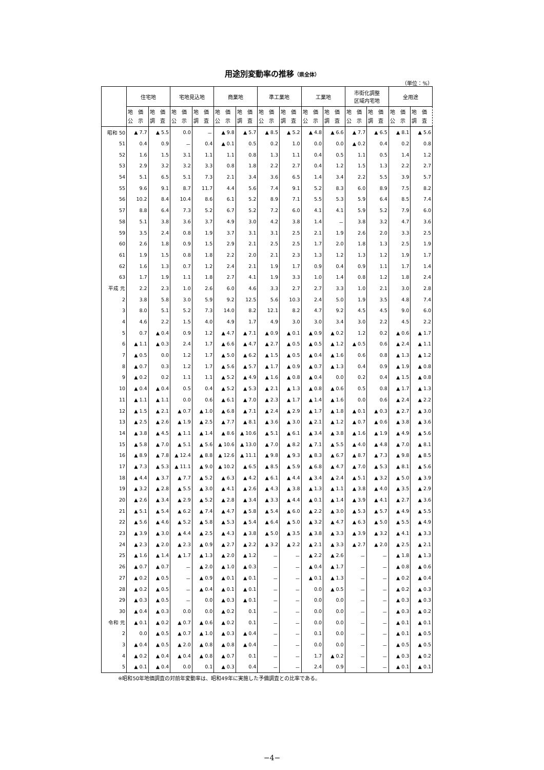用途別変動率の推移（県全体）
（単位：%）
| | 住宅地 | | 宅地見込地 | | 商業地 | | 準工業地 | | 工業地 | | 市街化調整 区域内宅地 | | 全用途 | |
| --- | --- | --- | --- | --- | --- | --- | --- | --- | --- | --- | --- | --- | --- | --- |
| | 地 価 公 示 | 地 価 調 査 | 地 価 公 示 | 地 価 調 査 | 地 価 公 示 | 地 価 調 査 | 地 価 公 示 | 地 価 調 査 | 地 価 公 示 | 地 価 調 査 | 地 価 公 示 | 地 価 調 査 | 地 価 公 示 | 地 価 調 査 |
| 昭和 50 | ▲ 7.7 | ▲ 5.5 | 0.0 | － | ▲ 9.8 | ▲ 5.7 | ▲ 8.5 | ▲ 5.2 | ▲ 4.8 | ▲ 6.6 | ▲ 7.7 | ▲ 6.5 | ▲ 8.1 | ▲ 5.6 |
| 51 | 0.4 | 0.9 | － | 0.4 | ▲ 0.1 | 0.5 | 0.2 | 1.0 | 0.0 | 0.0 | ▲ 0.2 | 0.4 | 0.2 | 0.8 |
| 52 | 1.6 | 1.5 | 3.1 | 1.1 | 1.1 | 0.8 | 1.3 | 1.1 | 0.4 | 0.5 | 1.1 | 0.5 | 1.4 | 1.2 |
| 53 | 2.9 | 3.2 | 3.2 | 3.3 | 0.8 | 1.8 | 2.2 | 2.7 | 0.4 | 1.2 | 1.5 | 1.3 | 2.2 | 2.7 |
| 54 | 5.1 | 6.5 | 5.1 | 7.3 | 2.1 | 3.4 | 3.6 | 6.5 | 1.4 | 3.4 | 2.2 | 5.5 | 3.9 | 5.7 |
| 55 | 9.6 | 9.1 | 8.7 | 11.7 | 4.4 | 5.6 | 7.4 | 9.1 | 5.2 | 8.3 | 6.0 | 8.9 | 7.5 | 8.2 |
| 56 | 10.2 | 8.4 | 10.4 | 8.6 | 6.1 | 5.2 | 8.9 | 7.1 | 5.5 | 5.3 | 5.9 | 6.4 | 8.5 | 7.4 |
| 57 | 8.8 | 6.4 | 7.3 | 5.2 | 6.7 | 5.2 | 7.2 | 6.0 | 4.1 | 4.1 | 5.9 | 5.2 | 7.9 | 6.0 |
| 58 | 5.1 | 3.8 | 3.6 | 3.7 | 4.9 | 3.0 | 4.2 | 3.8 | 1.4 | － | 3.8 | 3.2 | 4.7 | 3.6 |
| 59 | 3.5 | 2.4 | 0.8 | 1.9 | 3.7 | 3.1 | 3.1 | 2.5 | 2.1 | 1.9 | 2.6 | 2.0 | 3.3 | 2.5 |
| 60 | 2.6 | 1.8 | 0.9 | 1.5 | 2.9 | 2.1 | 2.5 | 2.5 | 1.7 | 2.0 | 1.8 | 1.3 | 2.5 | 1.9 |
| 61 | 1.9 | 1.5 | 0.8 | 1.8 | 2.2 | 2.0 | 2.1 | 2.3 | 1.3 | 1.2 | 1.3 | 1.2 | 1.9 | 1.7 |
| 62 | 1.6 | 1.3 | 0.7 | 1.2 | 2.4 | 2.1 | 1.9 | 1.7 | 0.9 | 0.4 | 0.9 | 1.1 | 1.7 | 1.4 |
| 63 | 1.7 | 1.9 | 1.1 | 1.8 | 2.7 | 4.1 | 1.9 | 3.3 | 1.0 | 1.4 | 0.8 | 1.2 | 1.8 | 2.4 |
| 平成 元 | 2.2 | 2.3 | 1.0 | 2.6 | 6.0 | 4.6 | 3.3 | 2.7 | 2.7 | 3.3 | 1.0 | 2.1 | 3.0 | 2.8 |
| 2 | 3.8 | 5.8 | 3.0 | 5.9 | 9.2 | 12.5 | 5.6 | 10.3 | 2.4 | 5.0 | 1.9 | 3.5 | 4.8 | 7.4 |
| 3 | 8.0 | 5.1 | 5.2 | 7.3 | 14.0 | 8.2 | 12.1 | 8.2 | 4.7 | 9.2 | 4.5 | 4.5 | 9.0 | 6.0 |
| 4 | 4.6 | 2.2 | 1.5 | 4.0 | 4.9 | 1.7 | 4.9 | 3.0 | 3.0 | 3.4 | 3.0 | 2.2 | 4.5 | 2.2 |
| 5 | 0.7 | ▲ 0.4 | 0.9 | 1.2 | ▲ 4.7 | ▲ 7.1 | ▲ 0.9 | ▲ 0.1 | ▲ 0.9 | ▲ 0.2 | 1.2 | 0.2 | ▲ 0.6 | ▲ 1.7 |
| 6 | ▲ 1.1 | ▲ 0.3 | 2.4 | 1.7 | ▲ 6.6 | ▲ 4.7 | ▲ 2.7 | ▲ 0.5 | ▲ 0.5 | ▲ 1.2 | ▲ 0.5 | 0.6 | ▲ 2.4 | ▲ 1.1 |
| 7 | ▲ 0.5 | 0.0 | 1.2 | 1.7 | ▲ 5.0 | ▲ 6.2 | ▲ 1.5 | ▲ 0.5 | ▲ 0.4 | ▲ 1.6 | 0.6 | 0.8 | ▲ 1.3 | ▲ 1.2 |
| 8 | ▲ 0.7 | 0.3 | 1.2 | 1.7 | ▲ 5.6 | ▲ 5.7 | ▲ 1.7 | ▲ 0.9 | ▲ 0.7 | ▲ 1.3 | 0.4 | 0.9 | ▲ 1.9 | ▲ 0.8 |
| 9 | ▲ 0.2 | 0.2 | 1.1 | 1.1 | ▲ 5.2 | ▲ 4.9 | ▲ 1.6 | ▲ 0.8 | ▲ 0.4 | 0.0 | 0.2 | 0.4 | ▲ 1.5 | ▲ 0.8 |
| 10 | ▲ 0.4 | ▲ 0.4 | 0.5 | 0.4 | ▲ 5.2 | ▲ 5.3 | ▲ 2.1 | ▲ 1.3 | ▲ 0.8 | ▲ 0.6 | 0.5 | 0.8 | ▲ 1.7 | ▲ 1.3 |
| 11 | ▲ 1.1 | ▲ 1.1 | 0.0 | 0.6 | ▲ 6.1 | ▲ 7.0 | ▲ 2.3 | ▲ 1.7 | ▲ 1.4 | ▲ 1.6 | 0.0 | 0.6 | ▲ 2.4 | ▲ 2.2 |
| 12 | ▲ 1.5 | ▲ 2.1 | ▲ 0.7 | ▲ 1.0 | ▲ 6.8 | ▲ 7.1 | ▲ 2.4 | ▲ 2.9 | ▲ 1.7 | ▲ 1.8 | ▲ 0.1 | ▲ 0.3 | ▲ 2.7 | ▲ 3.0 |
| 13 | ▲ 2.5 | ▲ 2.6 | ▲ 1.9 | ▲ 2.5 | ▲ 7.7 | ▲ 8.1 | ▲ 3.6 | ▲ 3.0 | ▲ 2.1 | ▲ 1.2 | ▲ 0.7 | ▲ 0.6 | ▲ 3.8 | ▲ 3.6 |
| 14 | ▲ 3.8 | ▲ 4.5 | ▲ 1.1 | ▲ 1.4 | ▲ 8.6 | ▲ 10.6 | ▲ 5.1 | ▲ 6.1 | ▲ 3.4 | ▲ 3.8 | ▲ 1.6 | ▲ 1.9 | ▲ 4.9 | ▲ 5.6 |
| 15 | ▲ 5.8 | ▲ 7.0 | ▲ 5.1 | ▲ 5.6 | ▲ 10.6 | ▲ 13.0 | ▲ 7.0 | ▲ 8.2 | ▲ 7.1 | ▲ 5.5 | ▲ 4.0 | ▲ 4.8 | ▲ 7.0 | ▲ 8.1 |
| 16 | ▲ 8.9 | ▲ 7.8 | ▲ 12.4 | ▲ 8.8 | ▲ 12.6 | ▲ 11.1 | ▲ 9.8 | ▲ 9.3 | ▲ 8.3 | ▲ 6.7 | ▲ 8.7 | ▲ 7.3 | ▲ 9.8 | ▲ 8.5 |
| 17 | ▲ 7.3 | ▲ 5.3 | ▲ 11.1 | ▲ 9.0 | ▲ 10.2 | ▲ 6.5 | ▲ 8.5 | ▲ 5.9 | ▲ 6.8 | ▲ 4.7 | ▲ 7.0 | ▲ 5.3 | ▲ 8.1 | ▲ 5.6 |
| 18 | ▲ 4.4 | ▲ 3.7 | ▲ 7.7 | ▲ 5.2 | ▲ 6.3 | ▲ 4.2 | ▲ 6.1 | ▲ 4.4 | ▲ 3.4 | ▲ 2.4 | ▲ 5.1 | ▲ 3.2 | ▲ 5.0 | ▲ 3.9 |
| 19 | ▲ 3.2 | ▲ 2.8 | ▲ 5.5 | ▲ 3.0 | ▲ 4.1 | ▲ 2.6 | ▲ 4.3 | ▲ 3.8 | ▲ 1.3 | ▲ 1.1 | ▲ 3.8 | ▲ 4.0 | ▲ 3.5 | ▲ 2.9 |
| 20 | ▲ 2.6 | ▲ 3.4 | ▲ 2.9 | ▲ 5.2 | ▲ 2.8 | ▲ 3.4 | ▲ 3.3 | ▲ 4.4 | ▲ 0.1 | ▲ 1.4 | ▲ 3.9 | ▲ 4.1 | ▲ 2.7 | ▲ 3.6 |
| 21 | ▲ 5.1 | ▲ 5.4 | ▲ 6.2 | ▲ 7.4 | ▲ 4.7 | ▲ 5.8 | ▲ 5.4 | ▲ 6.0 | ▲ 2.2 | ▲ 3.0 | ▲ 5.3 | ▲ 5.7 | ▲ 4.9 | ▲ 5.5 |
| 22 | ▲ 5.6 | ▲ 4.6 | ▲ 5.2 | ▲ 5.8 | ▲ 5.3 | ▲ 5.4 | ▲ 6.4 | ▲ 5.0 | ▲ 3.2 | ▲ 4.7 | ▲ 6.3 | ▲ 5.0 | ▲ 5.5 | ▲ 4.9 |
| 23 | ▲ 3.9 | ▲ 3.0 | ▲ 4.4 | ▲ 2.5 | ▲ 4.3 | ▲ 3.8 | ▲ 5.0 | ▲ 3.5 | ▲ 3.8 | ▲ 3.3 | ▲ 3.9 | ▲ 3.2 | ▲ 4.1 | ▲ 3.3 |
| 24 | ▲ 2.3 | ▲ 2.0 | ▲ 2.3 | ▲ 0.9 | ▲ 2.7 | ▲ 2.2 | ▲ 3.2 | ▲ 2.2 | ▲ 2.1 | ▲ 3.3 | ▲ 2.7 | ▲ 2.0 | ▲ 2.5 | ▲ 2.1 |
| 25 | ▲ 1.6 | ▲ 1.4 | ▲ 1.7 | ▲ 1.3 | ▲ 2.0 | ▲ 1.2 | － | － | ▲ 2.2 | ▲ 2.6 | － | － | ▲ 1.8 | ▲ 1.3 |
| 26 | ▲ 0.7 | ▲ 0.7 | － | ▲ 2.0 | ▲ 1.0 | ▲ 0.3 | － | － | ▲ 0.4 | ▲ 1.7 | － | － | ▲ 0.8 | ▲ 0.6 |
| 27 | ▲ 0.2 | ▲ 0.5 | － | ▲ 0.9 | ▲ 0.1 | ▲ 0.1 | － | － | ▲ 0.1 | ▲ 1.3 | － | － | ▲ 0.2 | ▲ 0.4 |
| 28 | ▲ 0.2 | ▲ 0.5 | － | ▲ 0.4 | ▲ 0.1 | ▲ 0.1 | － | － | 0.0 | ▲ 0.5 | － | － | ▲ 0.2 | ▲ 0.3 |
| 29 | ▲ 0.3 | ▲ 0.5 | － | 0.0 | ▲ 0.3 | ▲ 0.1 | － | － | 0.0 | 0.0 | － | － | ▲ 0.3 | ▲ 0.3 |
| 30 | ▲ 0.4 | ▲ 0.3 | 0.0 | 0.0 | ▲ 0.2 | 0.1 | － | － | 0.0 | 0.0 | － | － | ▲ 0.3 | ▲ 0.2 |
| 令和 元 | ▲ 0.1 | ▲ 0.2 | ▲ 0.7 | ▲ 0.6 | ▲ 0.2 | 0.1 | － | － | 0.0 | 0.0 | － | － | ▲ 0.1 | ▲ 0.1 |
| 2 | 0.0 | ▲ 0.5 | ▲ 0.7 | ▲ 1.0 | ▲ 0.3 | ▲ 0.4 | － | － | 0.1 | 0.0 | － | － | ▲ 0.1 | ▲ 0.5 |
| 3 | ▲ 0.4 | ▲ 0.5 | ▲ 2.0 | ▲ 0.8 | ▲ 0.8 | ▲ 0.4 | － | － | 0.0 | 0.0 | － | － | ▲ 0.5 | ▲ 0.5 |
| 4 | ▲ 0.2 | ▲ 0.4 | ▲ 0.4 | ▲ 0.8 | ▲ 0.7 | 0.1 | － | － | 1.7 | ▲ 0.2 | － | － | ▲ 0.3 | ▲ 0.2 |
| 5 | ▲ 0.1 | ▲ 0.4 | 0.0 | 0.1 | ▲ 0.3 | 0.4 | － | － | 2.4 | 0.9 | － | － | ▲ 0.1 | ▲ 0.1 |
※昭和50年地価調査の対前年変動率は、昭和49年に実施した予備調査との比率である。
−4−